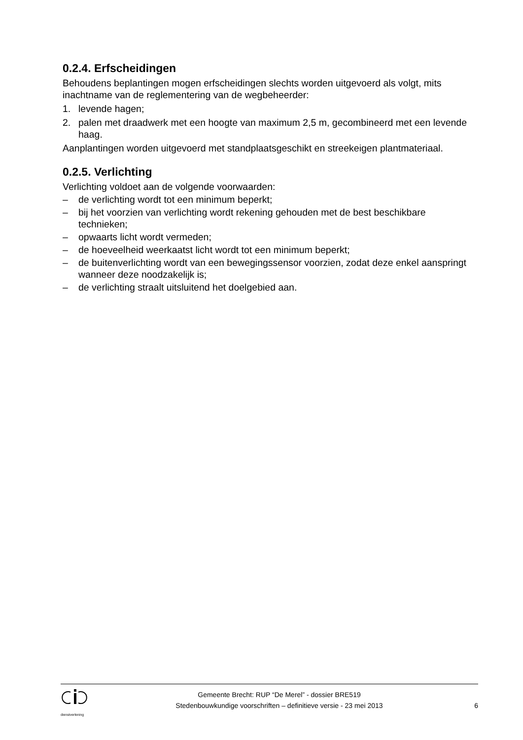0.2.4. Erfscheidingen
Behoudens beplantingen mogen erfscheidingen slechts worden uitgevoerd als volgt, mits inachtname van de reglementering van de wegbeheerder:
1. levende hagen;
2. palen met draadwerk met een hoogte van maximum 2,5 m, gecombineerd met een levende haag.
Aanplantingen worden uitgevoerd met standplaatsgeschikt en streekeigen plantmateriaal.
0.2.5. Verlichting
Verlichting voldoet aan de volgende voorwaarden:
– de verlichting wordt tot een minimum beperkt;
– bij het voorzien van verlichting wordt rekening gehouden met de best beschikbare technieken;
– opwaarts licht wordt vermeden;
– de hoeveelheid weerkaatst licht wordt tot een minimum beperkt;
– de buitenverlichting wordt van een bewegingssensor voorzien, zodat deze enkel aanspringt wanneer deze noodzakelijk is;
– de verlichting straalt uitsluitend het doelgebied aan.
dienstverlening
Gemeente Brecht: RUP “De Merel” - dossier BRE519
Stedenbouwkundige voorschriften – definitieve versie - 23 mei 2013
6